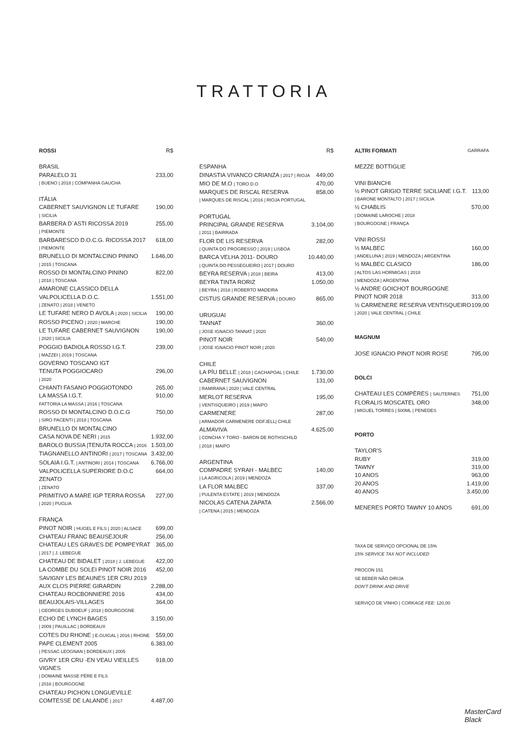TRATTORIA
ROSSI R$
BRASIL
PARALELO 31 233,00
| BUENO | 2018 | COMPANHA GAUCHA
ITÁLIA
CABERNET SAUVIGNON LE TUFARE 190,00
| SICILIA
BARBERA D`ASTI RICOSSA 2019 255,00
| PIEMONTE
BARBARESCO D.O.C.G. RICOSSA 2017 618,00
| PIEMONTE
BRUNELLO DI MONTALCINO PININO 1.646,00
| 2015 | TOSCANA
ROSSO DI MONTALCINO PININO 822,00
| 2018 | TOSCANA
AMARONE CLASSICO DELLA
VALPOLICELLA D.O.C. 1.551,00
| ZENATO | 2018 | VENETO
LE TUFARE NERO D AVOLA | 2020 | SICILIA 190,00
ROSSO PICENO | 2020 | MARCHE 190,00
LE TUFARE CABERNET SAUVIGNON 190,00
| 2020 | SICILIA
POGGIO BADIOLA ROSSO I.G.T. 239,00
| MAZZEI | 2019 | TOSCANA
GOVERNO TOSCANO IGT
TENUTA POGGIOCARO 296,00
| 2020
CHIANTI FASANO POGGIOTONDO 265,00
LA MASSA I.G.T. 910,00
FATTORIA LA MASSA | 2016 | TOSCANA
ROSSO DI MONTALCINO D.O.C.G 750,00
| SIRO PACENTI | 2018 | TOSCANA
BRUNELLO DI MONTALCINO
CASA NOVA DE NERI | 2015 1.932,00
BAROLO BUSSIA |TENUTA ROCCA | 2016 1.503,00
TIAGNANELLO ANTINORI | 2017 | TOSCANA 3.432,00
SOLAIA I.G.T. | ANTINORI | 2014 | TOSCANA 6.766,00
VALPOLICELLA SUPERIORE D.O.C ZENATO 664,00
| ZENATO
PRIMITIVO A MARE IGP TERRA ROSSA 227,00
| 2020 | PUGLIA
FRANÇA
PINOT NOIR | HUGEL E FILS | 2020 | ALSACE 699,00
CHATEAU FRANC BEAUSEJOUR 256,00
CHATEAU LES GRAVES DE POMPEYRAT 365,00
| 2017 | J. LEBEGUE
CHATEAU DE BIDALET | 2018 | J. LEBEGUE 422,00
LA COMBE DU SOLEI PINOT NOIR 2016 452,00
SAVIGNY LES BEAUNES 1ER CRU 2019
AUX CLOS PIERRE GIRARDIN 2.288,00
CHATEAU ROCBONNIERE 2016 434,00
BEAUJOLAIS-VILLAGES 364,00
| GEORGES DUBOEUF | 2018 | BOURGOGNE
ECHO DE LYNCH BAGES 3.150,00
| 2009 | PAUILLAC | BORDEAUX
COTES DU RHONE | E.GUIGAL | 2016 | RHONE 559,00
PAPE CLEMENT 2005 6.383,00
| PESSAC LEOGNAN | BORDEAUX | 2005
GIVRY 1ER CRU -EN VEAU VIEILLES VIGNES 918,00
| DOMAINE MASSE PÈRE E FILS
| 2016 | BOURGOGNE
CHATEAU PICHON LONGUEVILLE
COMTESSE DE LALANDE | 2017 4.487,00
R$
ESPANHA
DINASTIA VIVANCO CRIANZA | 2017 | RIOJA 449,00
MIO DE M.O | TORO D.O 470,00
MARQUES DE RISCAL RESERVA 858,00
| MARQUES DE RISCAL | 2016 | RIOJA PORTUGAL
PORTUGAL
PRINCIPAL GRANDE RESERVA 3.104,00
| 2011 | BAIRRADA
FLOR DE LIS RESERVA 282,00
| QUINTA DO PROGRESSO | 2019 | LISBOA
BARCA VELHA 2011- DOURO 10.440,00
| QUINTA DO PESSEGUEIRO | 2017 | DOURO
BEYRA RESERVA | 2018 | BEIRA 413,00
BEYRA TINTA RORIZ 1.050,00
| BEYRA | 2018 | ROBERTO MADEIRA
CISTUS GRANDE RESERVA | DOURO 865,00
URUGUAI
TANNAT 360,00
| JOSE IGNACIO TANNAT | 2020
PINOT NOIR 540,00
| JOSE IGNACIO PINOT NOIR | 2020
CHILE
LA PÍU BELLE | 2018 | CACHAPOAL | CHILE 1.730,00
CABERNET SAUVIGNON 131,00
| RAMIRANA | 2020 | VALE CENTRAL
MERLOT RESERVA 195,00
| VENTISQUEIRO | 2019 | MAIPO
CARMENERE 287,00
| ARMADOR CARMENERE ODFJELL| CHILE
ALMAVIVA 4.625,00
| CONCHA Y TORO - BARON DE ROTHSCHILD
| 2018 | MAIPO
ARGENTINA
COMPADRE SYRAH - MALBEC 140,00
| LA AGRICOLA | 2019 | MENDOZA
LA FLOR MALBEC 337,00
| PULENTA ESTATE | 2019 | MENDOZA
NICOLAS CATENA ZAPATA 2.566,00
| CATENA | 2015 | MENDOZA
ALTRI FORMATI GARRAFA
MEZZE BOTTIGLIE
VINI BIANCHI
½ PINOT GRIGIO TERRE SICILIANE I.G.T. 113,00
| BARONE MONTALTO | 2017 | SICILIA
½ CHABLIS 570,00
| DOMAINE LAROCHE | 2018
| BOURGOGNE | FRANÇA
VINI ROSSI
½ MALBEC 160,00
| ANDELUNA | 2019 | MENDOZA | ARGENTINA
½ MALBEC CLASICO 186,00
| ALTOS LAS HORMIGAS | 2018
| MENDOZA | ARGENTINA
½ ANDRE GOICHOT BOURGOGNE
PINOT NOIR 2018 313,00
½ CARMENERE RESERVA VENTISQUEIRO 109,00
| 2020 | VALE CENTRAL | CHILE
MAGNUM
JOSE IGNACIO PINOT NOIR ROSE 795,00
DOLCI
CHATEAU LES COMPÈRES | SAUTERNES 751,00
FLORALIS MOSCATEL ORO 348,00
| MIGUEL TORRES | 500ML | PENEDES
PORTO
TAYLOR'S
RUBY 319,00
TAWNY 319,00
10 ANOS 963,00
20 ANOS 1.419,00
40 ANOS 3.450,00
MENERES PORTO TAWNY 10 ANOS 691,00
TAXA DE SERVIÇO OPCIONAL DE 15%
15% SERVICE TAX NOT INCLUDED
PROCON 151
SE BEBER NÃO DIRIJA
DON'T DRINK AND DRIVE
SERVIÇO DE VINHO | CORKAGE FEE: 120,00
MasterCard
Black